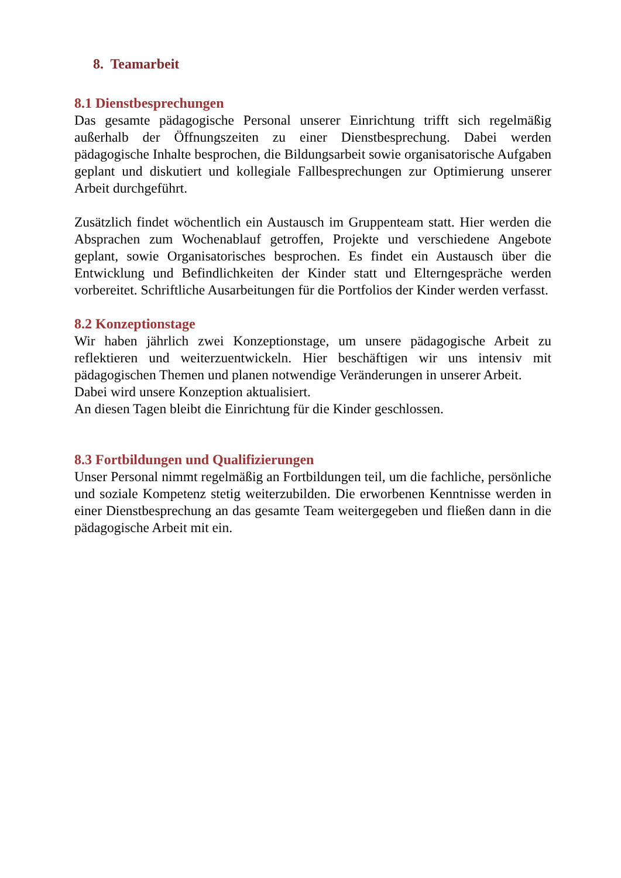8. Teamarbeit
8.1 Dienstbesprechungen
Das gesamte pädagogische Personal unserer Einrichtung trifft sich regelmäßig außerhalb der Öffnungszeiten zu einer Dienstbesprechung. Dabei werden pädagogische Inhalte besprochen, die Bildungsarbeit sowie organisatorische Aufgaben geplant und diskutiert und kollegiale Fallbesprechungen zur Optimierung unserer Arbeit durchgeführt.
Zusätzlich findet wöchentlich ein Austausch im Gruppenteam statt. Hier werden die Absprachen zum Wochenablauf getroffen, Projekte und verschiedene Angebote geplant, sowie Organisatorisches besprochen. Es findet ein Austausch über die Entwicklung und Befindlichkeiten der Kinder statt und Elterngespräche werden vorbereitet. Schriftliche Ausarbeitungen für die Portfolios der Kinder werden verfasst.
8.2 Konzeptionstage
Wir haben jährlich zwei Konzeptionstage, um unsere pädagogische Arbeit zu reflektieren und weiterzuentwickeln. Hier beschäftigen wir uns intensiv mit pädagogischen Themen und planen notwendige Veränderungen in unserer Arbeit.
Dabei wird unsere Konzeption aktualisiert.
An diesen Tagen bleibt die Einrichtung für die Kinder geschlossen.
8.3 Fortbildungen und Qualifizierungen
Unser Personal nimmt regelmäßig an Fortbildungen teil, um die fachliche, persönliche und soziale Kompetenz stetig weiterzubilden. Die erworbenen Kenntnisse werden in einer Dienstbesprechung an das gesamte Team weitergegeben und fließen dann in die pädagogische Arbeit mit ein.